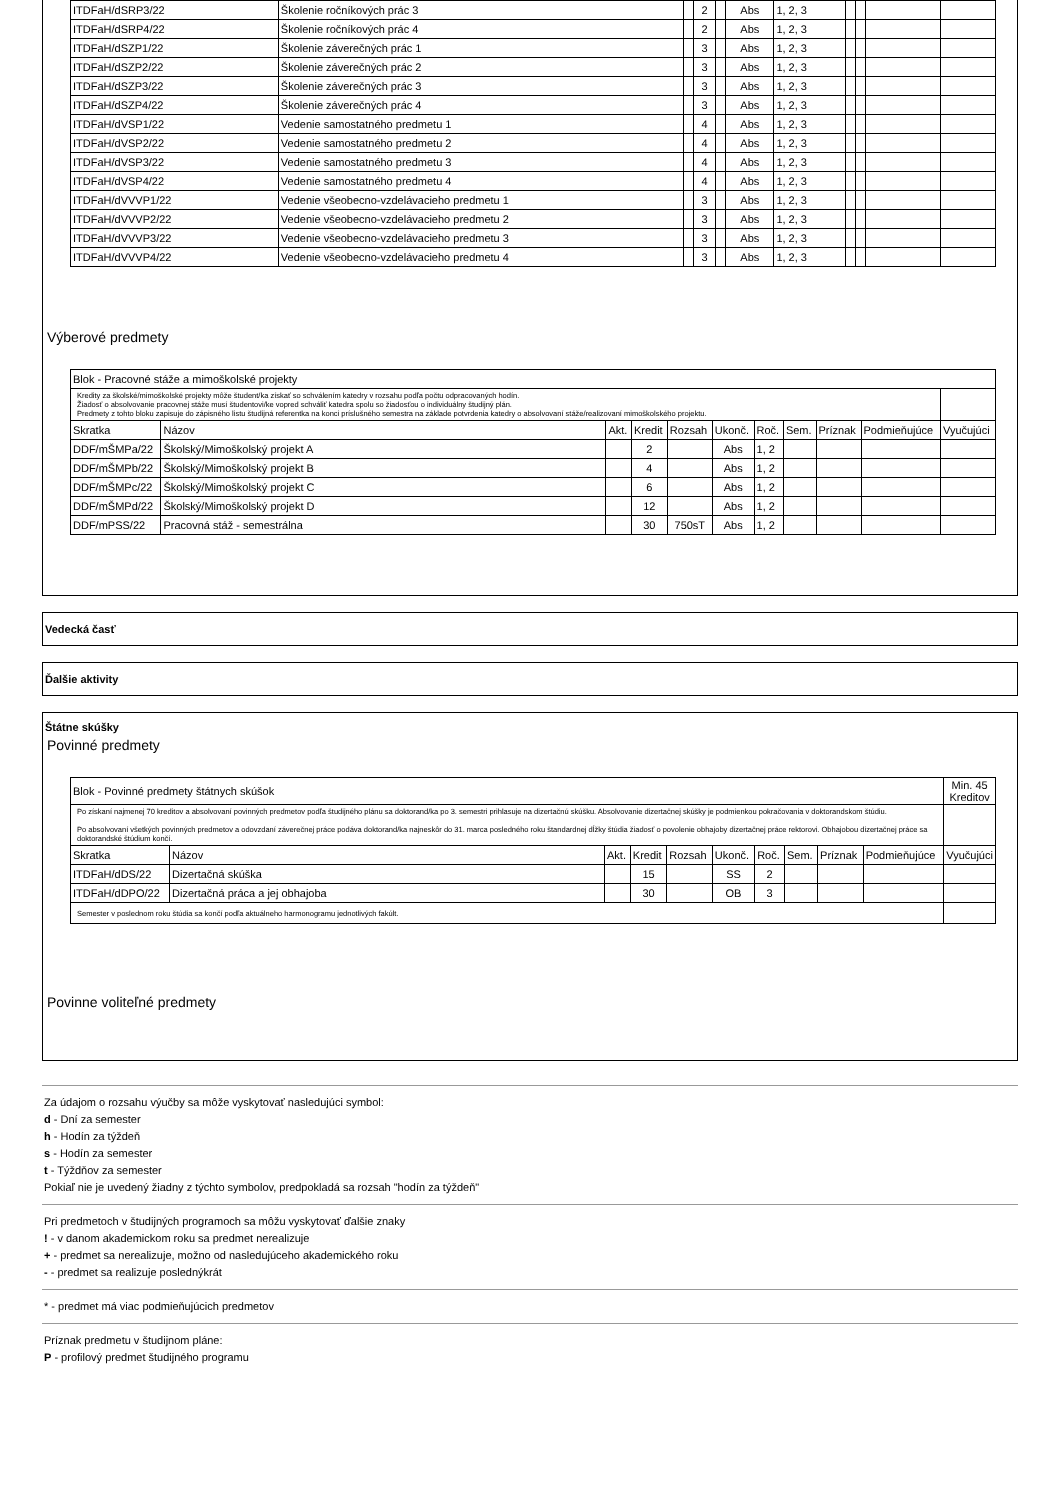| ITDFaH/dSRP3/22 | Školenie ročníkových prác 3 | | 2 | | Abs | 1, 2, 3 | | | | |
| ITDFaH/dSRP4/22 | Školenie ročníkových prác 4 | | 2 | | Abs | 1, 2, 3 | | | | |
| ITDFaH/dSZP1/22 | Školenie záverečných prác 1 | | 3 | | Abs | 1, 2, 3 | | | | |
| ITDFaH/dSZP2/22 | Školenie záverečných prác 2 | | 3 | | Abs | 1, 2, 3 | | | | |
| ITDFaH/dSZP3/22 | Školenie záverečných prác 3 | | 3 | | Abs | 1, 2, 3 | | | | |
| ITDFaH/dSZP4/22 | Školenie záverečných prác 4 | | 3 | | Abs | 1, 2, 3 | | | | |
| ITDFaH/dVSP1/22 | Vedenie samostatného predmetu 1 | | 4 | | Abs | 1, 2, 3 | | | | |
| ITDFaH/dVSP2/22 | Vedenie samostatného predmetu 2 | | 4 | | Abs | 1, 2, 3 | | | | |
| ITDFaH/dVSP3/22 | Vedenie samostatného predmetu 3 | | 4 | | Abs | 1, 2, 3 | | | | |
| ITDFaH/dVSP4/22 | Vedenie samostatného predmetu 4 | | 4 | | Abs | 1, 2, 3 | | | | |
| ITDFaH/dVVVP1/22 | Vedenie všeobecno-vzdelávacieho predmetu 1 | | 3 | | Abs | 1, 2, 3 | | | | |
| ITDFaH/dVVVP2/22 | Vedenie všeobecno-vzdelávacieho predmetu 2 | | 3 | | Abs | 1, 2, 3 | | | | |
| ITDFaH/dVVVP3/22 | Vedenie všeobecno-vzdelávacieho predmetu 3 | | 3 | | Abs | 1, 2, 3 | | | | |
| ITDFaH/dVVVP4/22 | Vedenie všeobecno-vzdelávacieho predmetu 4 | | 3 | | Abs | 1, 2, 3 | | | | |
Výberové predmety
| Blok - Pracovné stáže a mimoškolské projekty | | | | | | | | | | |
| Kredity za školské/mimoškolské projekty môže študent/ka získať so schválením katedry v rozsahu podľa počtu odpracovaných hodín. Žiadosť o absolvovanie pracovnej stáže musí študentovi/ke vopred schváliť katedra spolu so žiadosťou o individuálny študijný plán. Predmety z tohto bloku zapisuje do zápisného listu študijná referentka na konci príslušného semestra na základe potvrdenia katedry o absolvovaní stáže/realizovaní mimoškolského projektu. | | | | | | | | | | |
| Skratka | Názov | Akt. | Kredit | Rozsah | Ukonč. | Roč. | Sem. | Príznak | Podmieňujúce | Vyučujúci |
| DDF/mŠMPa/22 | Školský/Mimoškolský projekt A | | 2 | | Abs | 1, 2 | | | | |
| DDF/mŠMPb/22 | Školský/Mimoškolský projekt B | | 4 | | Abs | 1, 2 | | | | |
| DDF/mŠMPc/22 | Školský/Mimoškolský projekt C | | 6 | | Abs | 1, 2 | | | | |
| DDF/mŠMPd/22 | Školský/Mimoškolský projekt D | | 12 | | Abs | 1, 2 | | | | |
| DDF/mPSS/22 | Pracovná stáž - semestrálna | | 30 | 750sT | Abs | 1, 2 | | | | |
Vedecká časť
Ďalšie aktivity
Štátne skúšky
Povinné predmety
| Blok - Povinné predmety štátnych skúšok | | | | | | | | | | Min. 45 Kreditov |
| Po získaní najmenej 70 kreditov a absolvovaní povinných predmetov podľa študijného plánu sa doktorand/ka po 3. semestri prihlasuje na dizertačnú skúšku. Absolvovanie dizertačnej skúšky je podmienkou pokračovania v doktorandskom štúdiu. Po absolvovaní všetkých povinných predmetov a odovzdaní záverečnej práce podáva doktorand/ka najneskôr do 31. marca posledného roku štandardnej dĺžky štúdia žiadosť o povolenie obhajoby dizertačnej práce rektorovi. Obhajobou dizertačnej práce sa doktorandské štúdium končí. | | | | | | | | | | |
| Skratka | Názov | Akt. | Kredit | Rozsah | Ukonč. | Roč. | Sem. | Príznak | Podmieňujúce | Vyučujúci |
| ITDFaH/dDS/22 | Dizertačná skúška | | 15 | | SS | 2 | | | | |
| ITDFaH/dDPO/22 | Dizertačná práca a jej obhajoba | | 30 | | OB | 3 | | | | |
| Semester v poslednom roku štúdia sa končí podľa aktuálneho harmonogramu jednotlivých fakúlt. | | | | | | | | | | |
Povinne voliteľné predmety
Za údajom o rozsahu výučby sa môže vyskytovať nasledujúci symbol:
d - Dní za semester
h - Hodín za týždeň
s - Hodín za semester
t - Týždňov za semester
Pokiaľ nie je uvedený žiadny z týchto symbolov, predpokladá sa rozsah "hodín za týždeň"
Pri predmetoch v študijných programoch sa môžu vyskytovať ďalšie znaky
! - v danom akademickom roku sa predmet nerealizuje
+ - predmet sa nerealizuje, možno od nasledujúceho akademického roku
- - predmet sa realizuje poslednýkrát
* - predmet má viac podmieňujúcich predmetov
Príznak predmetu v študijnom pláne:
P - profilový predmet študijného programu